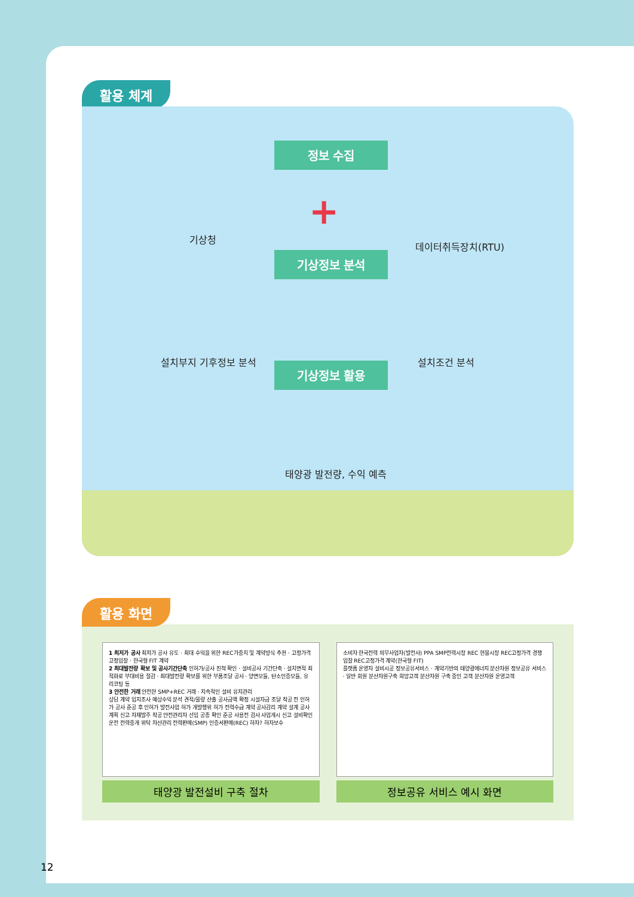활용 체계
정보 수집
기상청
+
데이터취득장치(RTU)
기상정보 분석
설치부지 기후정보 분석 설치조건 분석
기상정보 활용
태양광 발전량, 수익 예측
활용 화면
1 최저가 공사 최저가 공사 유도 · 최대 수익을 위한 REC가중치 및 계약방식 추천 · 고정가격 고정입찰 · 한국형 FIT 계약
2 최대발전량 확보 및 공사기간단축 인허가/공사 진척 확인 · 설비공사 기간단축 · 설치면적 최적화로 부대비용 절감 · 최대발전량 확보를 위한 부품조달 공사 · 양면모듈, 탄소인증모듈, 유리코팅 등
3 안전한 거래 안전한 SMP+REC 거래 · 지속적인 설비 유지관리
상담 계약 입지조사 예상수익 분석 견적/물량 산출 공사금액 확정 시설자금 조달 착공 전 인허가 공사 준공 후 인허가 발전사업 허가 개발행위 허가 전력수급 계약 공사감리 계약 설계 공사계획 신고 자재발주 착공 안전관리자 선임 공종 확인 준공 사용전 검사 사업개시 신고 설비확인 운전 전력중개 위탁 자산관리 전력판매(SMP) 인증서판매(REC) 하자? 하자보수
태양광 발전설비 구축 절차
소비자 한국전력 의무사업자(발전사) PPA SMP전력시장 REC 현물시장 REC고정가격 경쟁입찰 REC고정가격 계약(한국형 FIT)
플랫폼 운영자 설비시공 정보공유서비스 · 계약기반의 태양광에너지 분산자원 정보공유 서비스 · 일반 회원 분산자원구축 희망고객 분산자원 구축 중인 고객 분산자원 운영고객
정보공유 서비스 예시 화면
12